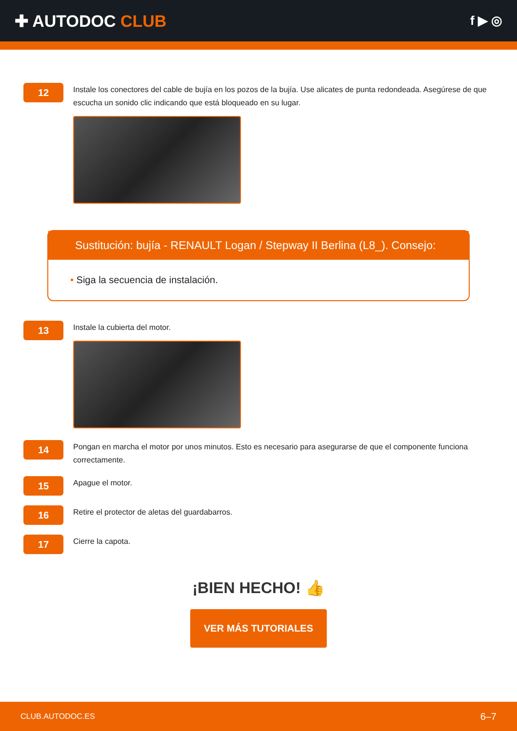✚ AUTODOC CLUB
f ▶ ◎
12
Instale los conectores del cable de bujía en los pozos de la bujía. Use alicates de punta redondeada. Asegúrese de que escucha un sonido clic indicando que está bloqueado en su lugar.
Sustitución: bujía - RENAULT Logan / Stepway II Berlina (L8_). Consejo:
• Siga la secuencia de instalación.
13
Instale la cubierta del motor.
14
Pongan en marcha el motor por unos minutos. Esto es necesario para asegurarse de que el componente funciona correctamente.
15
Apague el motor.
16
Retire el protector de aletas del guardabarros.
17
Cierre la capota.
¡BIEN HECHO! 👍
VER MÁS TUTORIALES
CLUB.AUTODOC.ES 6–7